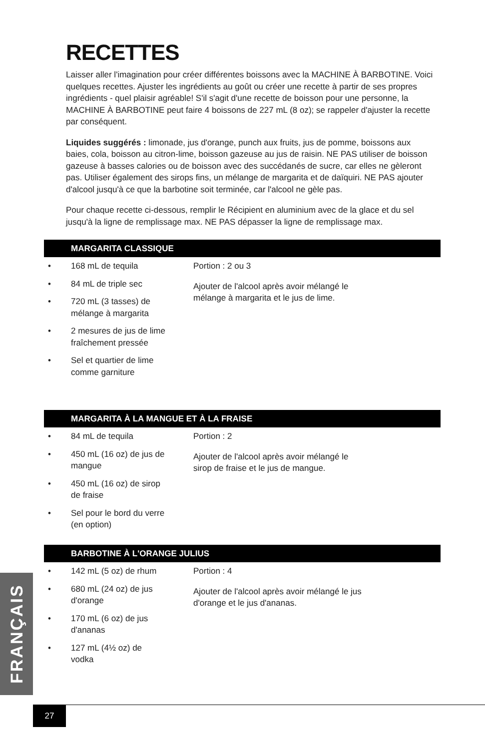RECETTES
Laisser aller l'imagination pour créer différentes boissons avec la MACHINE À BARBOTINE. Voici quelques recettes. Ajuster les ingrédients au goût ou créer une recette à partir de ses propres ingrédients - quel plaisir agréable! S'il s'agit d'une recette de boisson pour une personne, la MACHINE À BARBOTINE peut faire 4 boissons de 227 mL (8 oz); se rappeler d'ajuster la recette par conséquent.
Liquides suggérés : limonade, jus d'orange, punch aux fruits, jus de pomme, boissons aux baies, cola, boisson au citron-lime, boisson gazeuse au jus de raisin. NE PAS utiliser de boisson gazeuse à basses calories ou de boisson avec des succédanés de sucre, car elles ne gèleront pas. Utiliser également des sirops fins, un mélange de margarita et de daïquiri. NE PAS ajouter d'alcool jusqu'à ce que la barbotine soit terminée, car l'alcool ne gèle pas.
Pour chaque recette ci-dessous, remplir le Récipient en aluminium avec de la glace et du sel jusqu'à la ligne de remplissage max. NE PAS dépasser la ligne de remplissage max.
MARGARITA CLASSIQUE
• 168 mL de tequila
• 84 mL de triple sec
• 720 mL (3 tasses) de mélange à margarita
• 2 mesures de jus de lime fraîchement pressée
• Sel et quartier de lime comme garniture
Portion : 2 ou 3
Ajouter de l'alcool après avoir mélangé le mélange à margarita et le jus de lime.
MARGARITA À LA MANGUE ET À LA FRAISE
• 84 mL de tequila
• 450 mL (16 oz) de jus de mangue
• 450 mL (16 oz) de sirop de fraise
• Sel pour le bord du verre (en option)
Portion : 2
Ajouter de l'alcool après avoir mélangé le sirop de fraise et le jus de mangue.
BARBOTINE À L'ORANGE JULIUS
• 142 mL (5 oz) de rhum
• 680 mL (24 oz) de jus d'orange
• 170 mL (6 oz) de jus d'ananas
• 127 mL (4½ oz) de vodka
Portion : 4
Ajouter de l'alcool après avoir mélangé le jus d'orange et le jus d'ananas.
FRANÇAIS
27